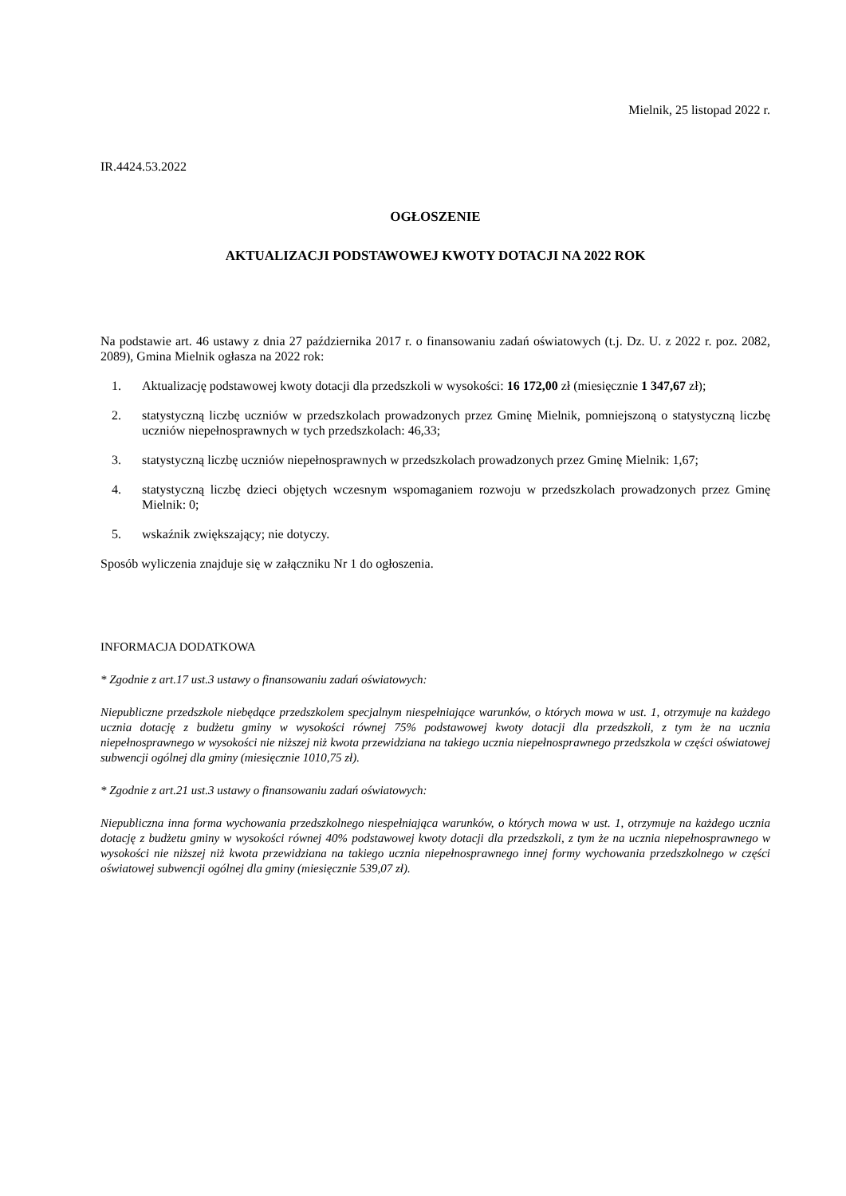Mielnik, 25 listopad 2022 r.
IR.4424.53.2022
OGŁOSZENIE
AKTUALIZACJI PODSTAWOWEJ KWOTY DOTACJI NA 2022 ROK
Na podstawie art. 46 ustawy z dnia 27 października 2017 r. o finansowaniu zadań oświatowych (t.j. Dz. U. z 2022 r. poz. 2082, 2089), Gmina Mielnik ogłasza na 2022 rok:
1. Aktualizację podstawowej kwoty dotacji dla przedszkoli w wysokości: 16 172,00 zł (miesięcznie 1 347,67 zł);
2. statystyczną liczbę uczniów w przedszkolach prowadzonych przez Gminę Mielnik, pomniejszoną o statystyczną liczbę uczniów niepełnosprawnych w tych przedszkolach: 46,33;
3. statystyczną liczbę uczniów niepełnosprawnych w przedszkolach prowadzonych przez Gminę Mielnik: 1,67;
4. statystyczną liczbę dzieci objętych wczesnym wspomaganiem rozwoju w przedszkolach prowadzonych przez Gminę Mielnik: 0;
5. wskaźnik zwiększający; nie dotyczy.
Sposób wyliczenia znajduje się w załączniku Nr 1 do ogłoszenia.
INFORMACJA DODATKOWA
* Zgodnie z art.17 ust.3 ustawy o finansowaniu zadań oświatowych:
Niepubliczne przedszkole niebędące przedszkolem specjalnym niespełniające warunków, o których mowa w ust. 1, otrzymuje na każdego ucznia dotację z budżetu gminy w wysokości równej 75% podstawowej kwoty dotacji dla przedszkoli, z tym że na ucznia niepełnosprawnego w wysokości nie niższej niż kwota przewidziana na takiego ucznia niepełnosprawnego przedszkola w części oświatowej subwencji ogólnej dla gminy (miesięcznie 1010,75 zł).
* Zgodnie z art.21 ust.3 ustawy o finansowaniu zadań oświatowych:
Niepubliczna inna forma wychowania przedszkolnego niespełniająca warunków, o których mowa w ust. 1, otrzymuje na każdego ucznia dotację z budżetu gminy w wysokości równej 40% podstawowej kwoty dotacji dla przedszkoli, z tym że na ucznia niepełnosprawnego w wysokości nie niższej niż kwota przewidziana na takiego ucznia niepełnosprawnego innej formy wychowania przedszkolnego w części oświatowej subwencji ogólnej dla gminy (miesięcznie 539,07 zł).